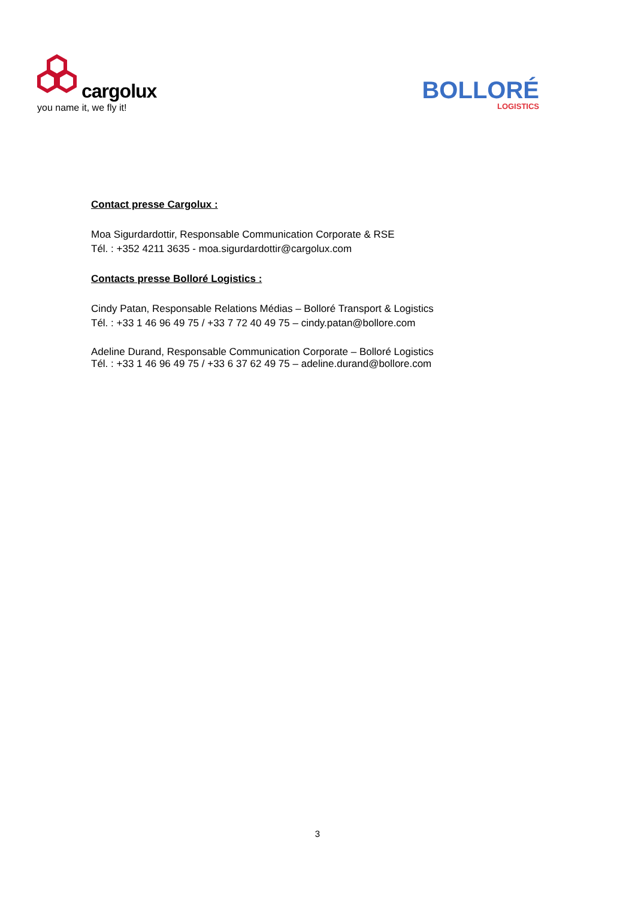cargolux
you name it, we fly it!
BOLLORÉ
LOGISTICS
Contact presse Cargolux :
Moa Sigurdardottir, Responsable Communication Corporate & RSE
Tél. : +352 4211 3635 - moa.sigurdardottir@cargolux.com
Contacts presse Bolloré Logistics :
Cindy Patan, Responsable Relations Médias – Bolloré Transport & Logistics
Tél. : +33 1 46 96 49 75 / +33 7 72 40 49 75 – cindy.patan@bollore.com
Adeline Durand, Responsable Communication Corporate – Bolloré Logistics
Tél. : +33 1 46 96 49 75 / +33 6 37 62 49 75 – adeline.durand@bollore.com
3